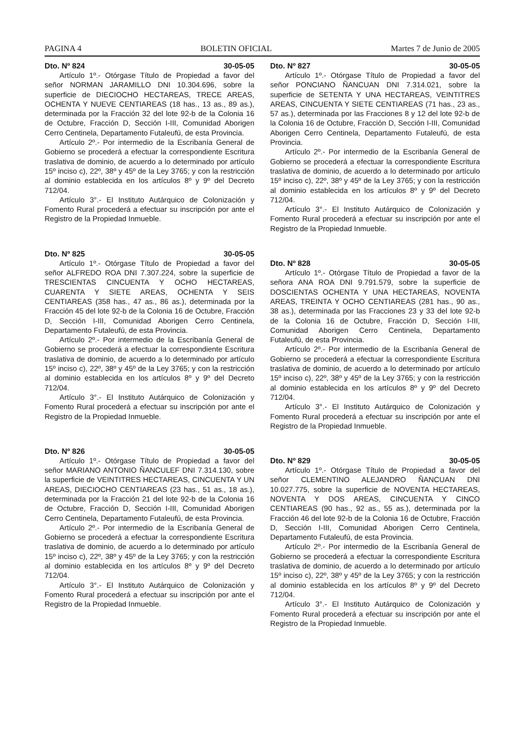PAGINA 4 BOLETIN OFICIAL Martes 7 de Junio de 2005
Dto. Nº 824 30-05-05
Artículo 1º.- Otórgase Título de Propiedad a favor del señor NORMAN JARAMILLO DNI 10.304.696, sobre la superficie de DIECIOCHO HECTAREAS, TRECE AREAS, OCHENTA Y NUEVE CENTIAREAS (18 has., 13 as., 89 as.), determinada por la Fracción 32 del lote 92-b de la Colonia 16 de Octubre, Fracción D, Sección I-III, Comunidad Aborigen Cerro Centinela, Departamento Futaleufú, de esta Provincia.
Artículo 2º.- Por intermedio de la Escribanía General de Gobierno se procederá a efectuar la correspondiente Escritura traslativa de dominio, de acuerdo a lo determinado por artículo 15º inciso c), 22º, 38º y 45º de la Ley 3765; y con la restricción al dominio establecida en los artículos 8º y 9º del Decreto 712/04.
Artículo 3°.- El Instituto Autárquico de Colonización y Fomento Rural procederá a efectuar su inscripción por ante el Registro de la Propiedad Inmueble.
Dto. Nº 825 30-05-05
Artículo 1º.- Otórgase Título de Propiedad a favor del señor ALFREDO ROA DNI 7.307.224, sobre la superficie de TRESCIENTAS CINCUENTA Y OCHO HECTAREAS, CUARENTA Y SIETE AREAS, OCHENTA Y SEIS CENTIAREAS (358 has., 47 as., 86 as.), determinada por la Fracción 45 del lote 92-b de la Colonia 16 de Octubre, Fracción D, Sección I-III, Comunidad Aborigen Cerro Centinela, Departamento Futaleufú, de esta Provincia.
Artículo 2º.- Por intermedio de la Escribanía General de Gobierno se procederá a efectuar la correspondiente Escritura traslativa de dominio, de acuerdo a lo determinado por artículo 15º inciso c), 22º, 38º y 45º de la Ley 3765; y con la restricción al dominio establecida en los artículos 8º y 9º del Decreto 712/04.
Artículo 3°.- El Instituto Autárquico de Colonización y Fomento Rural procederá a efectuar su inscripción por ante el Registro de la Propiedad Inmueble.
Dto. Nº 826 30-05-05
Artículo 1º.- Otórgase Título de Propiedad a favor del señor MARIANO ANTONIO ÑANCULEF DNI 7.314.130, sobre la superficie de VEINTITRES HECTAREAS, CINCUENTA Y UN AREAS, DIECIOCHO CENTIAREAS (23 has., 51 as., 18 as.), determinada por la Fracción 21 del lote 92-b de la Colonia 16 de Octubre, Fracción D, Sección I-III, Comunidad Aborigen Cerro Centinela, Departamento Futaleufú, de esta Provincia.
Artículo 2º.- Por intermedio de la Escribanía General de Gobierno se procederá a efectuar la correspondiente Escritura traslativa de dominio, de acuerdo a lo determinado por artículo 15º inciso c), 22º, 38º y 45º de la Ley 3765; y con la restricción al dominio establecida en los artículos 8º y 9º del Decreto 712/04.
Artículo 3°.- El Instituto Autárquico de Colonización y Fomento Rural procederá a efectuar su inscripción por ante el Registro de la Propiedad Inmueble.
Dto. Nº 827 30-05-05
Artículo 1º.- Otórgase Título de Propiedad a favor del señor PONCIANO ÑANCUAN DNI 7.314.021, sobre la superficie de SETENTA Y UNA HECTAREAS, VEINTITRES AREAS, CINCUENTA Y SIETE CENTIAREAS (71 has., 23 as., 57 as.), determinada por las Fracciones 8 y 12 del lote 92-b de la Colonia 16 de Octubre, Fracción D, Sección I-III, Comunidad Aborigen Cerro Centinela, Departamento Futaleufú, de esta Provincia.
Artículo 2º.- Por intermedio de la Escribanía General de Gobierno se procederá a efectuar la correspondiente Escritura traslativa de dominio, de acuerdo a lo determinado por artículo 15º inciso c), 22º, 38º y 45º de la Ley 3765; y con la restricción al dominio establecida en los artículos 8º y 9º del Decreto 712/04.
Artículo 3°.- El Instituto Autárquico de Colonización y Fomento Rural procederá a efectuar su inscripción por ante el Registro de la Propiedad Inmueble.
Dto. Nº 828 30-05-05
Artículo 1º.- Otórgase Título de Propiedad a favor de la señora ANA ROA DNI 9.791.579, sobre la superficie de DOSCIENTAS OCHENTA Y UNA HECTAREAS, NOVENTA AREAS, TREINTA Y OCHO CENTIAREAS (281 has., 90 as., 38 as.), determinada por las Fracciones 23 y 33 del lote 92-b de la Colonia 16 de Octubre, Fracción D, Sección I-III, Comunidad Aborigen Cerro Centinela, Departamento Futaleufú, de esta Provincia.
Artículo 2º.- Por intermedio de la Escribanía General de Gobierno se procederá a efectuar la correspondiente Escritura traslativa de dominio, de acuerdo a lo determinado por artículo 15º inciso c), 22º, 38º y 45º de la Ley 3765; y con la restricción al dominio establecida en los artículos 8º y 9º del Decreto 712/04.
Artículo 3°.- El Instituto Autárquico de Colonización y Fomento Rural procederá a efectuar su inscripción por ante el Registro de la Propiedad Inmueble.
Dto. Nº 829 30-05-05
Artículo 1º.- Otórgase Título de Propiedad a favor del señor CLEMENTINO ALEJANDRO ÑANCUAN DNI 10.027.775, sobre la superficie de NOVENTA HECTAREAS, NOVENTA Y DOS AREAS, CINCUENTA Y CINCO CENTIAREAS (90 has., 92 as., 55 as.), determinada por la Fracción 46 del lote 92-b de la Colonia 16 de Octubre, Fracción D, Sección I-III, Comunidad Aborigen Cerro Centinela, Departamento Futaleufú, de esta Provincia.
Artículo 2º.- Por intermedio de la Escribanía General de Gobierno se procederá a efectuar la correspondiente Escritura traslativa de dominio, de acuerdo a lo determinado por artículo 15º inciso c), 22º, 38º y 45º de la Ley 3765; y con la restricción al dominio establecida en los artículos 8º y 9º del Decreto 712/04.
Artículo 3°.- El Instituto Autárquico de Colonización y Fomento Rural procederá a efectuar su inscripción por ante el Registro de la Propiedad Inmueble.